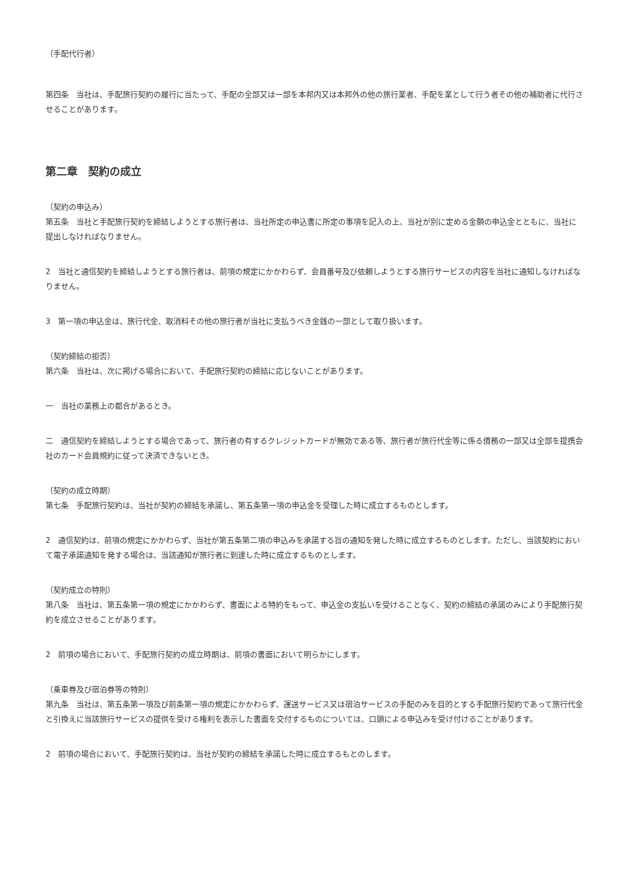（手配代行者）
第四条　当社は、手配旅行契約の履行に当たって、手配の全部又は一部を本邦内又は本邦外の他の旅行業者、手配を業として行う者その他の補助者に代行させることがあります。
第二章　契約の成立
（契約の申込み）
第五条　当社と手配旅行契約を締結しようとする旅行者は、当社所定の申込書に所定の事項を記入の上、当社が別に定める金額の申込金とともに、当社に提出しなければなりません。
2　当社と通信契約を締結しようとする旅行者は、前項の規定にかかわらず、会員番号及び依頼しようとする旅行サービスの内容を当社に通知しなければなりません。
3　第一項の申込金は、旅行代金、取消料その他の旅行者が当社に支払うべき金銭の一部として取り扱います。
（契約締結の拒否）
第六条　当社は、次に掲げる場合において、手配旅行契約の締結に応じないことがあります。
一　当社の業務上の都合があるとき。
二　通信契約を締結しようとする場合であって、旅行者の有するクレジットカードが無効である等、旅行者が旅行代金等に係る債務の一部又は全部を提携会社のカード会員規約に従って決済できないとき。
（契約の成立時期）
第七条　手配旅行契約は、当社が契約の締結を承諾し、第五条第一項の申込金を受理した時に成立するものとします。
2　通信契約は、前項の規定にかかわらず、当社が第五条第二項の申込みを承諾する旨の通知を発した時に成立するものとします。ただし、当該契約において電子承諾通知を発する場合は、当該通知が旅行者に到達した時に成立するものとします。
（契約成立の特則）
第八条　当社は、第五条第一項の規定にかかわらず、書面による特約をもって、申込金の支払いを受けることなく、契約の締結の承諾のみにより手配旅行契約を成立させることがあります。
2　前項の場合において、手配旅行契約の成立時期は、前項の書面において明らかにします。
（乗車券及び宿泊券等の特則）
第九条　当社は、第五条第一項及び前条第一項の規定にかかわらず、運送サービス又は宿泊サービスの手配のみを目的とする手配旅行契約であって旅行代金と引換えに当該旅行サービスの提供を受ける権利を表示した書面を交付するものについては、口頭による申込みを受け付けることがあります。
2　前項の場合において、手配旅行契約は、当社が契約の締結を承諾した時に成立するもとのします。